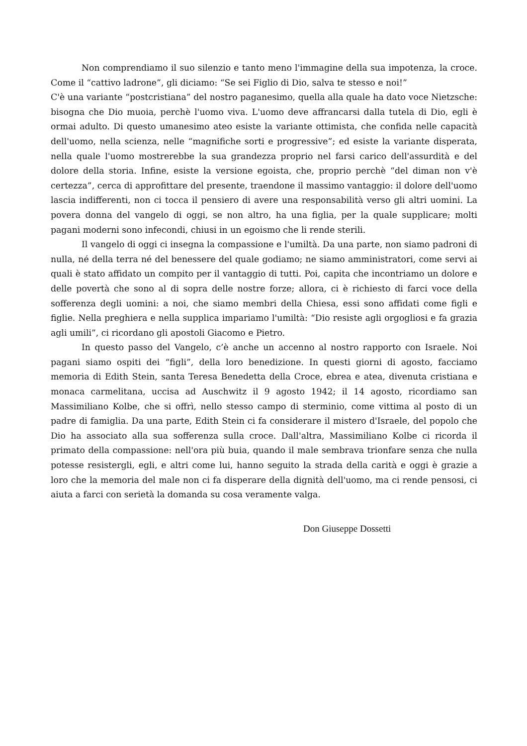Non comprendiamo il suo silenzio e tanto meno l'immagine della sua impotenza, la croce. Come il “cattivo ladrone”, gli diciamo: “Se sei Figlio di Dio, salva te stesso e noi!”
C'è una variante “postcristiana” del nostro paganesimo, quella alla quale ha dato voce Nietzsche: bisogna che Dio muoia, perchè l'uomo viva. L'uomo deve affrancarsi dalla tutela di Dio, egli è ormai adulto. Di questo umanesimo ateo esiste la variante ottimista, che confida nelle capacità dell'uomo, nella scienza, nelle “magnifiche sorti e progressive”; ed esiste la variante disperata, nella quale l'uomo mostrerebbe la sua grandezza proprio nel farsi carico dell'assurdità e del dolore della storia. Infine, esiste la versione egoista, che, proprio perchè “del diman non v'è certezza”, cerca di approfittare del presente, traendone il massimo vantaggio: il dolore dell'uomo lascia indifferenti, non ci tocca il pensiero di avere una responsabilità verso gli altri uomini. La povera donna del vangelo di oggi, se non altro, ha una figlia, per la quale supplicare; molti pagani moderni sono infecondi, chiusi in un egoismo che li rende sterili.
Il vangelo di oggi ci insegna la compassione e l'umiltà. Da una parte, non siamo padroni di nulla, né della terra né del benessere del quale godiamo; ne siamo amministratori, come servi ai quali è stato affidato un compito per il vantaggio di tutti. Poi, capita che incontriamo un dolore e delle povertà che sono al di sopra delle nostre forze; allora, ci è richiesto di farci voce della sofferenza degli uomini: a noi, che siamo membri della Chiesa, essi sono affidati come figli e figlie. Nella preghiera e nella supplica impariamo l'umiltà: “Dio resiste agli orgogliosi e fa grazia agli umili”, ci ricordano gli apostoli Giacomo e Pietro.
In questo passo del Vangelo, c’è anche un accenno al nostro rapporto con Israele. Noi pagani siamo ospiti dei “figli”, della loro benedizione. In questi giorni di agosto, facciamo memoria di Edith Stein, santa Teresa Benedetta della Croce, ebrea e atea, divenuta cristiana e monaca carmelitana, uccisa ad Auschwitz il 9 agosto 1942; il 14 agosto, ricordiamo san Massimiliano Kolbe, che si offrì, nello stesso campo di sterminio, come vittima al posto di un padre di famiglia. Da una parte, Edith Stein ci fa considerare il mistero d'Israele, del popolo che Dio ha associato alla sua sofferenza sulla croce. Dall'altra, Massimiliano Kolbe ci ricorda il primato della compassione: nell'ora più buia, quando il male sembrava trionfare senza che nulla potesse resistergli, egli, e altri come lui, hanno seguito la strada della carità e oggi è grazie a loro che la memoria del male non ci fa disperare della dignità dell'uomo, ma ci rende pensosi, ci aiuta a farci con serietà la domanda su cosa veramente valga.
Don Giuseppe Dossetti